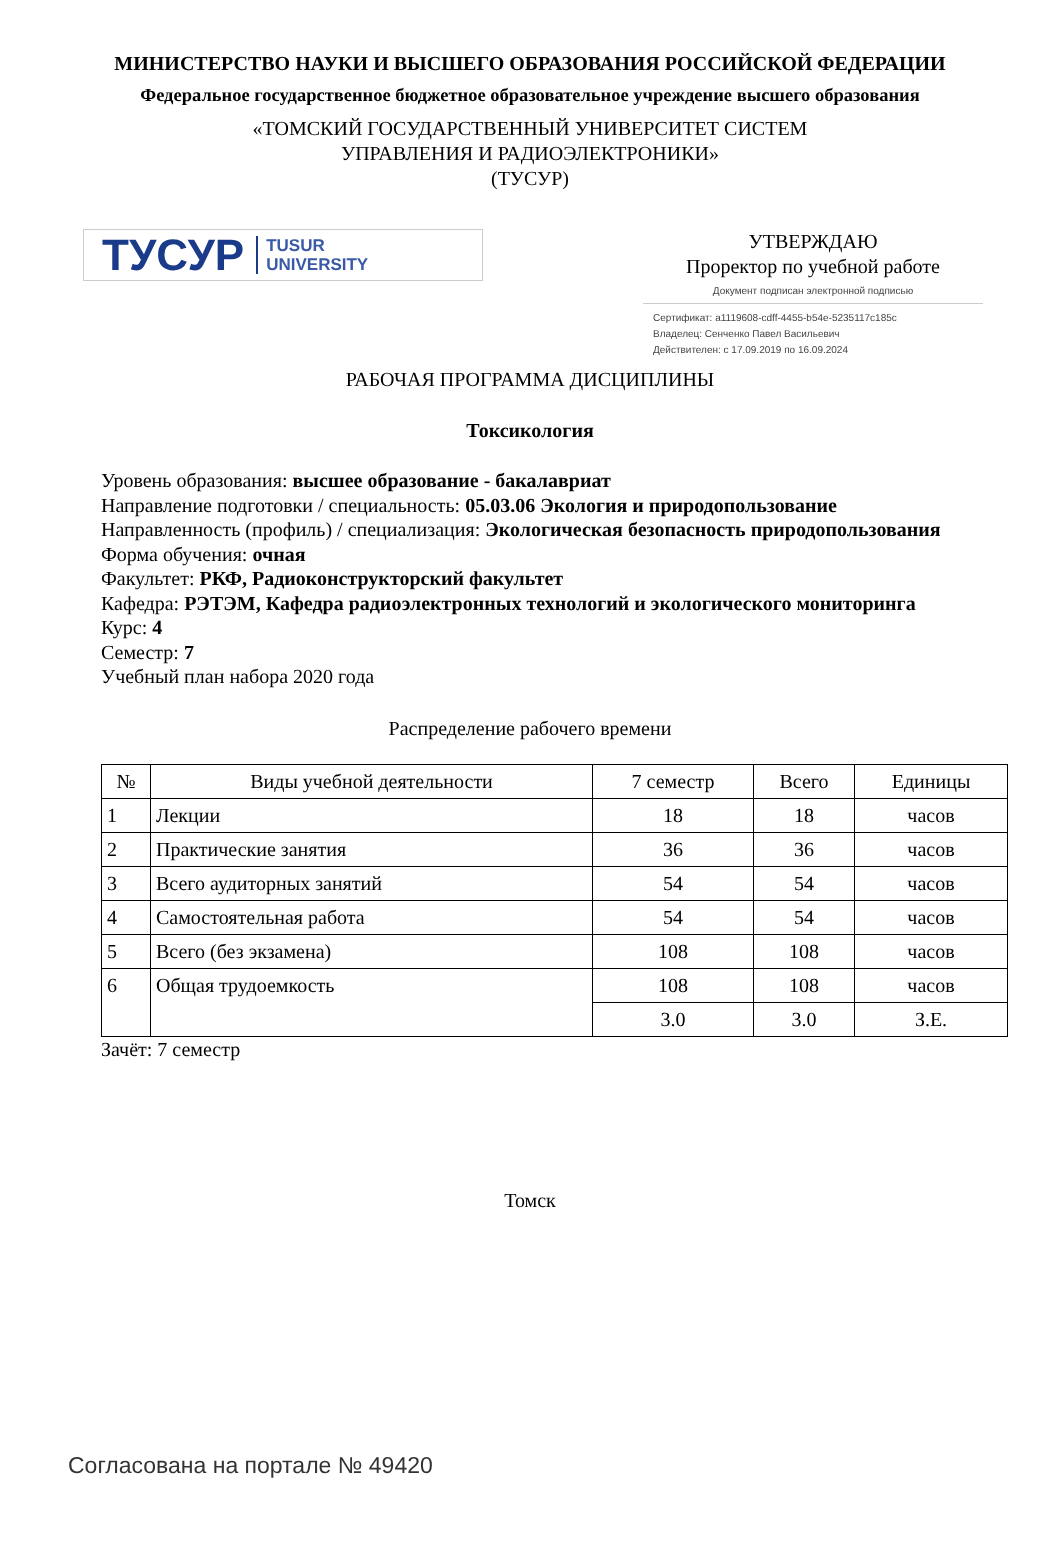МИНИСТЕРСТВО НАУКИ И ВЫСШЕГО ОБРАЗОВАНИЯ РОССИЙСКОЙ ФЕДЕРАЦИИ
Федеральное государственное бюджетное образовательное учреждение высшего образования
«ТОМСКИЙ ГОСУДАРСТВЕННЫЙ УНИВЕРСИТЕТ СИСТЕМ
УПРАВЛЕНИЯ И РАДИОЭЛЕКТРОНИКИ»
(ТУСУР)
ТУСУР TUSUR
UNIVERSITY
УТВЕРЖДАЮ
Проректор по учебной работе
Документ подписан электронной подписью
Сертификат: a1119608-cdff-4455-b54e-5235117c185c
Владелец: Сенченко Павел Васильевич
Действителен: с 17.09.2019 по 16.09.2024
РАБОЧАЯ ПРОГРАММА ДИСЦИПЛИНЫ
Токсикология
Уровень образования: высшее образование - бакалавриат
Направление подготовки / специальность: 05.03.06 Экология и природопользование
Направленность (профиль) / специализация: Экологическая безопасность природопользования
Форма обучения: очная
Факультет: РКФ, Радиоконструкторский факультет
Кафедра: РЭТЭМ, Кафедра радиоэлектронных технологий и экологического мониторинга
Курс: 4
Семестр: 7
Учебный план набора 2020 года
Распределение рабочего времени
| № | Виды учебной деятельности | 7 семестр | Всего | Единицы |
| --- | --- | --- | --- | --- |
| 1 | Лекции | 18 | 18 | часов |
| 2 | Практические занятия | 36 | 36 | часов |
| 3 | Всего аудиторных занятий | 54 | 54 | часов |
| 4 | Самостоятельная работа | 54 | 54 | часов |
| 5 | Всего (без экзамена) | 108 | 108 | часов |
| 6 | Общая трудоемкость | 108 | 108 | часов |
| | | 3.0 | 3.0 | З.Е. |
Зачёт: 7 семестр
Томск
Согласована на портале № 49420